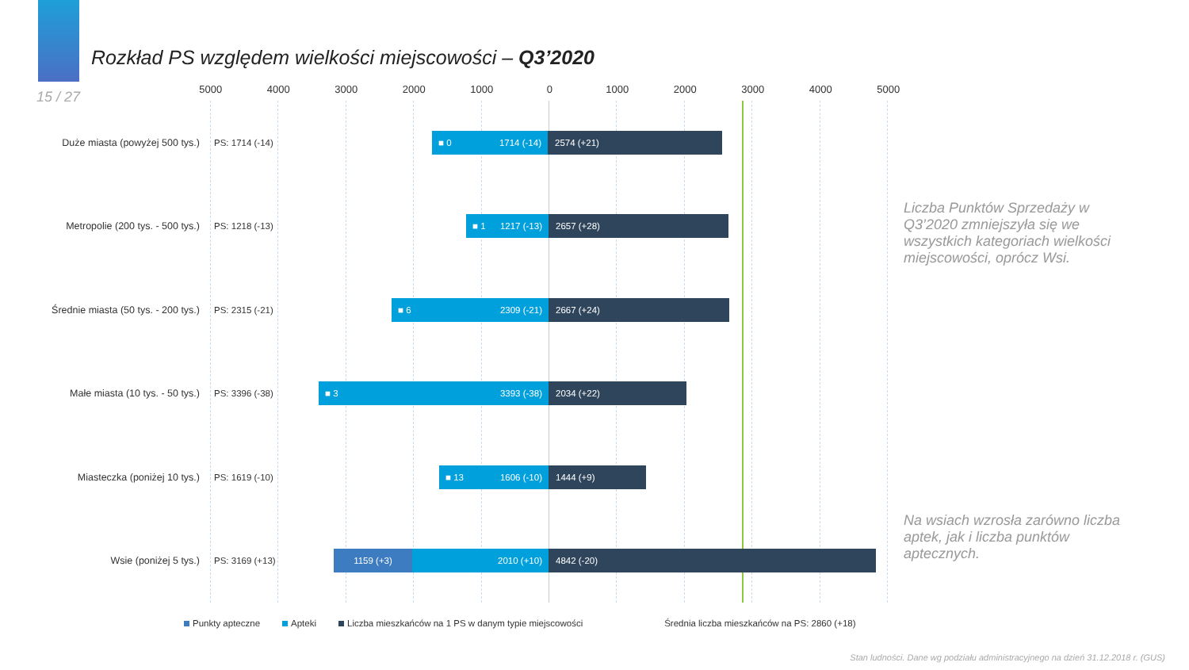Rozkład PS względem wielkości miejscowości – Q3’2020
15 / 27
5000 4000 3000 2000 1000 0 1000 2000 3000 4000 5000
Duże miasta (powyżej 500 tys.)
PS: 1714 (-14)
■ 0 1714 (-14) 2574 (+21)
Metropolie (200 tys. - 500 tys.)
PS: 1218 (-13)
■ 1 1217 (-13) 2657 (+28)
Średnie miasta (50 tys. - 200 tys.)
PS: 2315 (-21)
■ 6 2309 (-21) 2667 (+24)
Małe miasta (10 tys. - 50 tys.)
PS: 3396 (-38)
■ 3 3393 (-38) 2034 (+22)
Miasteczka (poniżej 10 tys.)
PS: 1619 (-10)
■ 13 1606 (-10) 1444 (+9)
Wsie (poniżej 5 tys.)
PS: 3169 (+13)
1159 (+3) 2010 (+10) 4842 (-20)
Liczba Punktów Sprzedaży w Q3’2020 zmniejszyła się we wszystkich kategoriach wielkości miejscowości, oprócz Wsi.
Na wsiach wzrosła zarówno liczba aptek, jak i liczba punktów aptecznych.
Punkty apteczne Apteki Liczba mieszkańców na 1 PS w danym typie miejscowości Średnia liczba mieszkańców na PS: 2860 (+18)
Stan ludności. Dane wg podziału administracyjnego na dzień 31.12.2018 r. (GUS)